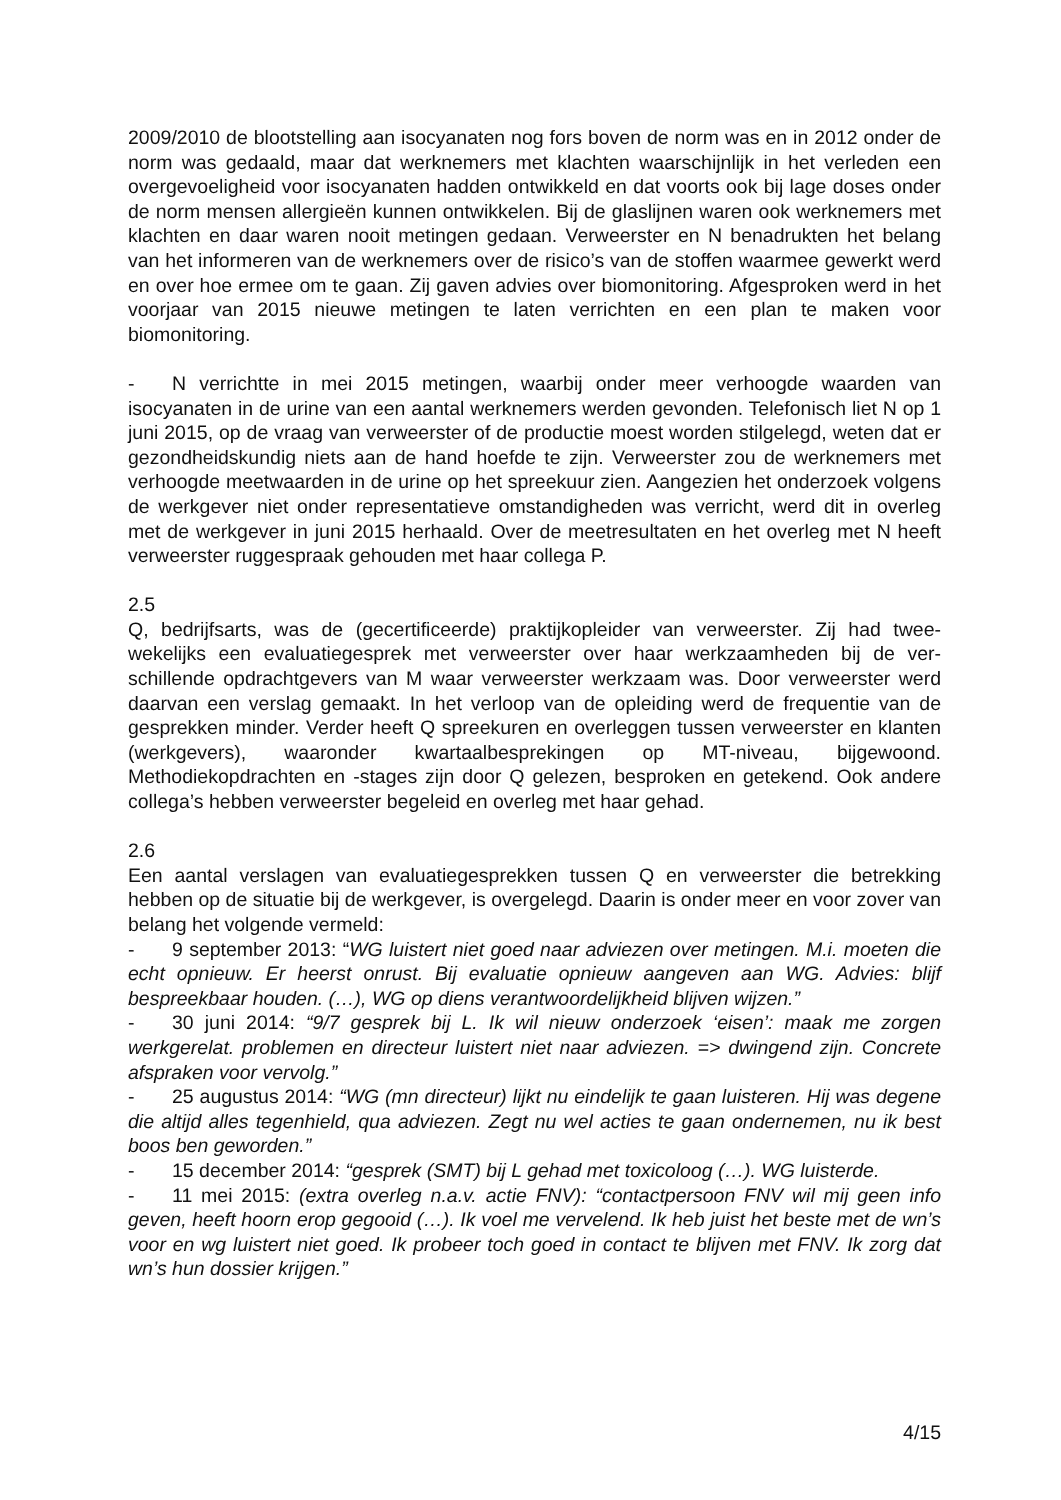2009/2010 de blootstelling aan isocyanaten nog fors boven de norm was en in 2012 onder de norm was gedaald, maar dat werknemers met klachten waarschijnlijk in het verleden een overgevoeligheid voor isocyanaten hadden ontwikkeld en dat voorts ook bij lage doses onder de norm mensen allergieën kunnen ontwikkelen. Bij de glaslijnen waren ook werknemers met klachten en daar waren nooit metingen gedaan. Verweerster en N benadrukten het belang van het informeren van de werknemers over de risico’s van de stoffen waarmee gewerkt werd en over hoe ermee om te gaan. Zij gaven advies over biomonitoring. Afgesproken werd in het voorjaar van 2015 nieuwe metingen te laten verrichten en een plan te maken voor biomonitoring.
- N verrichtte in mei 2015 metingen, waarbij onder meer verhoogde waarden van isocyanaten in de urine van een aantal werknemers werden gevonden. Telefonisch liet N op 1 juni 2015, op de vraag van verweerster of de productie moest worden stilgelegd, weten dat er gezondheidskundig niets aan de hand hoefde te zijn. Verweerster zou de werknemers met verhoogde meetwaarden in de urine op het spreekuur zien. Aangezien het onderzoek volgens de werkgever niet onder representatieve omstandigheden was verricht, werd dit in overleg met de werkgever in juni 2015 herhaald. Over de meetre­sultaten en het overleg met N heeft verweerster ruggespraak gehouden met haar collega P.
2.5
Q, bedrijfsarts, was de (gecertificeerde) praktijkopleider van verweerster. Zij had twee­wekelijks een evaluatiegesprek met verweerster over haar werkzaamheden bij de ver­schillende opdrachtgevers van M waar verweerster werkzaam was. Door verweerster werd daarvan een verslag gemaakt. In het verloop van de opleiding werd de frequentie van de gesprekken minder. Verder heeft Q spreekuren en overleggen tussen verweerster en klanten (werkgevers), waaronder kwartaalbesprekingen op MT-niveau, bijgewoond. Methodiekopdrachten en -stages zijn door Q gelezen, besproken en getekend. Ook andere collega’s hebben verweerster begeleid en overleg met haar gehad.
2.6
Een aantal verslagen van evaluatiegesprekken tussen Q en verweerster die betrekking hebben op de situatie bij de werkgever, is overgelegd. Daarin is onder meer en voor zover van belang het volgende vermeld:
- 9 september 2013: “WG luistert niet goed naar adviezen over metingen. M.i. moeten die echt opnieuw. Er heerst onrust. Bij evaluatie opnieuw aangeven aan WG. Advies: blijf bespreekbaar houden. (…), WG op diens verantwoordelijkheid blijven wij­zen.”
- 30 juni 2014: “9/7 gesprek bij L. Ik wil nieuw onderzoek ‘eisen’: maak me zorgen werkgerelat. problemen en directeur luistert niet naar adviezen. => dwingend zijn. Concrete afspraken voor vervolg.”
- 25 augustus 2014: “WG (mn directeur) lijkt nu eindelijk te gaan luisteren. Hij was degene die altijd alles tegenhield, qua adviezen. Zegt nu wel acties te gaan ondernemen, nu ik best boos ben geworden.”
- 15 december 2014: “gesprek (SMT) bij L gehad met toxicoloog (…). WG luisterde.
- 11 mei 2015: (extra overleg n.a.v. actie FNV): “contactpersoon FNV wil mij geen info geven, heeft hoorn erop gegooid (…). Ik voel me vervelend. Ik heb juist het beste met de wn’s voor en wg luistert niet goed. Ik probeer toch goed in contact te blijven met FNV. Ik zorg dat wn’s hun dossier krijgen.”
4/15